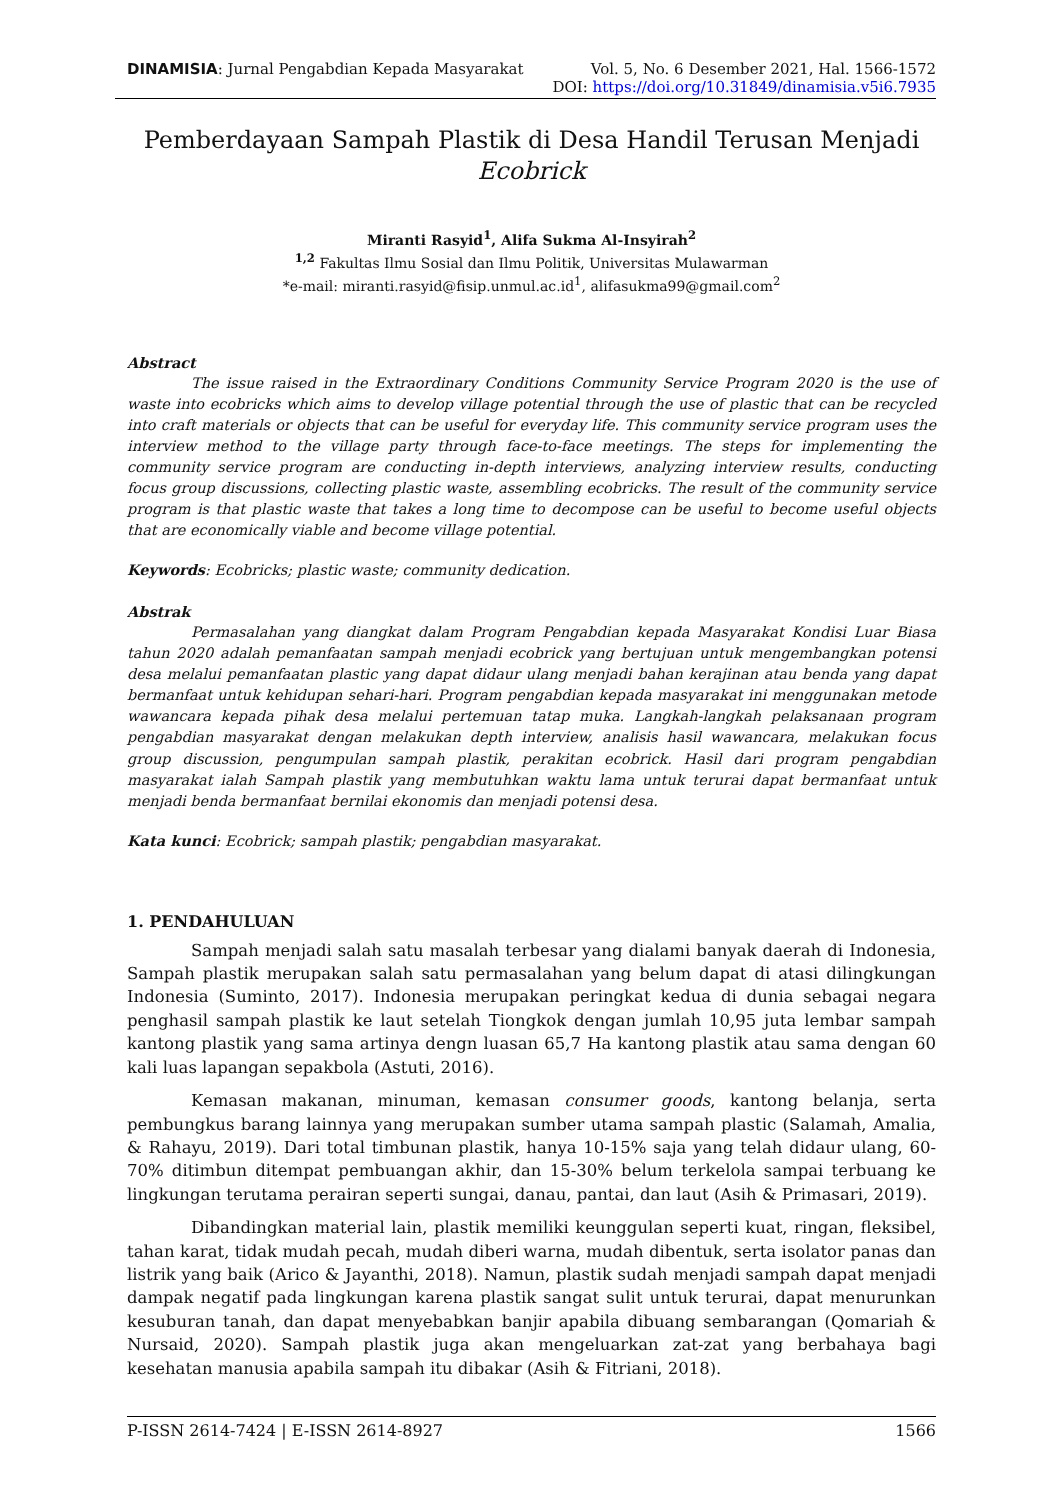DINAMISIA: Jurnal Pengabdian Kepada Masyarakat Vol. 5, No. 6 Desember 2021, Hal. 1566-1572
DOI: https://doi.org/10.31849/dinamisia.v5i6.7935
Pemberdayaan Sampah Plastik di Desa Handil Terusan Menjadi
Ecobrick
Miranti Rasyid<sup>1</sup>, Alifa Sukma Al-Insyirah<sup>2</sup>
<sup>1,2</sup> Fakultas Ilmu Sosial dan Ilmu Politik, Universitas Mulawarman
*e-mail: miranti.rasyid@fisip.unmul.ac.id<sup>1</sup>, alifasukma99@gmail.com<sup>2</sup>
Abstract
The issue raised in the Extraordinary Conditions Community Service Program 2020 is the use of waste into ecobricks which aims to develop village potential through the use of plastic that can be recycled into craft materials or objects that can be useful for everyday life. This community service program uses the interview method to the village party through face-to-face meetings. The steps for implementing the community service program are conducting in-depth interviews, analyzing interview results, conducting focus group discussions, collecting plastic waste, assembling ecobricks. The result of the community service program is that plastic waste that takes a long time to decompose can be useful to become useful objects that are economically viable and become village potential.
Keywords: Ecobricks; plastic waste; community dedication.
Abstrak
Permasalahan yang diangkat dalam Program Pengabdian kepada Masyarakat Kondisi Luar Biasa tahun 2020 adalah pemanfaatan sampah menjadi ecobrick yang bertujuan untuk mengembangkan potensi desa melalui pemanfaatan plastic yang dapat didaur ulang menjadi bahan kerajinan atau benda yang dapat bermanfaat untuk kehidupan sehari-hari. Program pengabdian kepada masyarakat ini menggunakan metode wawancara kepada pihak desa melalui pertemuan tatap muka. Langkah-langkah pelaksanaan program pengabdian masyarakat dengan melakukan depth interview, analisis hasil wawancara, melakukan focus group discussion, pengumpulan sampah plastik, perakitan ecobrick. Hasil dari program pengabdian masyarakat ialah Sampah plastik yang membutuhkan waktu lama untuk terurai dapat bermanfaat untuk menjadi benda bermanfaat bernilai ekonomis dan menjadi potensi desa.
Kata kunci: Ecobrick; sampah plastik; pengabdian masyarakat.
1. PENDAHULUAN
Sampah menjadi salah satu masalah terbesar yang dialami banyak daerah di Indonesia, Sampah plastik merupakan salah satu permasalahan yang belum dapat di atasi dilingkungan Indonesia (Suminto, 2017). Indonesia merupakan peringkat kedua di dunia sebagai negara penghasil sampah plastik ke laut setelah Tiongkok dengan jumlah 10,95 juta lembar sampah kantong plastik yang sama artinya dengn luasan 65,7 Ha kantong plastik atau sama dengan 60 kali luas lapangan sepakbola (Astuti, 2016).
Kemasan makanan, minuman, kemasan consumer goods, kantong belanja, serta pembungkus barang lainnya yang merupakan sumber utama sampah plastic (Salamah, Amalia, & Rahayu, 2019). Dari total timbunan plastik, hanya 10-15% saja yang telah didaur ulang, 60-70% ditimbun ditempat pembuangan akhir, dan 15-30% belum terkelola sampai terbuang ke lingkungan terutama perairan seperti sungai, danau, pantai, dan laut (Asih & Primasari, 2019).
Dibandingkan material lain, plastik memiliki keunggulan seperti kuat, ringan, fleksibel, tahan karat, tidak mudah pecah, mudah diberi warna, mudah dibentuk, serta isolator panas dan listrik yang baik (Arico & Jayanthi, 2018). Namun, plastik sudah menjadi sampah dapat menjadi dampak negatif pada lingkungan karena plastik sangat sulit untuk terurai, dapat menurunkan kesuburan tanah, dan dapat menyebabkan banjir apabila dibuang sembarangan (Qomariah & Nursaid, 2020). Sampah plastik juga akan mengeluarkan zat-zat yang berbahaya bagi kesehatan manusia apabila sampah itu dibakar (Asih & Fitriani, 2018).
P-ISSN 2614-7424 | E-ISSN 2614-8927 1566